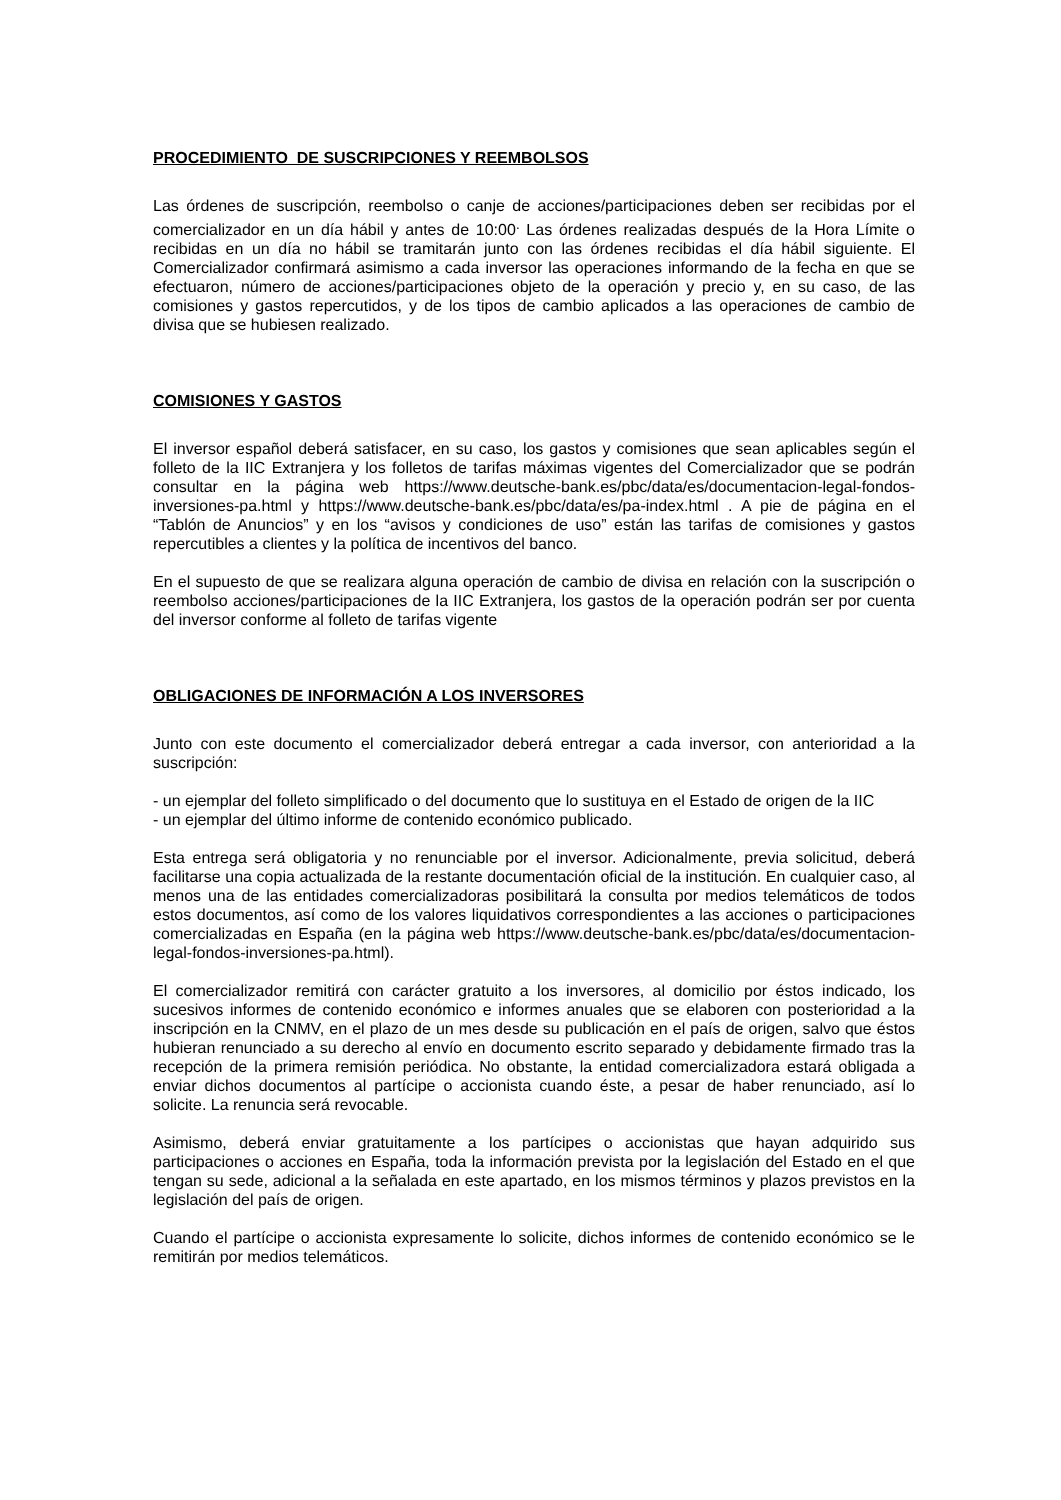PROCEDIMIENTO DE SUSCRIPCIONES Y REEMBOLSOS
Las órdenes de suscripción, reembolso o canje de acciones/participaciones deben ser recibidas por el comercializador en un día hábil y antes de 10:00<sup>.</sup> Las órdenes realizadas después de la Hora Límite o recibidas en un día no hábil se tramitarán junto con las órdenes recibidas el día hábil siguiente. El Comercializador confirmará asimismo a cada inversor las operaciones informando de la fecha en que se efectuaron, número de acciones/participaciones objeto de la operación y precio y, en su caso, de las comisiones y gastos repercutidos, y de los tipos de cambio aplicados a las operaciones de cambio de divisa que se hubiesen realizado.
COMISIONES Y GASTOS
El inversor español deberá satisfacer, en su caso, los gastos y comisiones que sean aplicables según el folleto de la IIC Extranjera y los folletos de tarifas máximas vigentes del Comercializador que se podrán consultar en la página web https://www.deutsche-bank.es/pbc/data/es/documentacion-legal-fondos-inversiones-pa.html y https://www.deutsche-bank.es/pbc/data/es/pa-index.html . A pie de página en el “Tablón de Anuncios” y en los “avisos y condiciones de uso” están las tarifas de comisiones y gastos repercutibles a clientes y la política de incentivos del banco.
En el supuesto de que se realizara alguna operación de cambio de divisa en relación con la suscripción o reembolso acciones/participaciones de la IIC Extranjera, los gastos de la operación podrán ser por cuenta del inversor conforme al folleto de tarifas vigente
OBLIGACIONES DE INFORMACIÓN A LOS INVERSORES
Junto con este documento el comercializador deberá entregar a cada inversor, con anterioridad a la suscripción:
- un ejemplar del folleto simplificado o del documento que lo sustituya en el Estado de origen de la IIC
- un ejemplar del último informe de contenido económico publicado.
Esta entrega será obligatoria y no renunciable por el inversor. Adicionalmente, previa solicitud, deberá facilitarse una copia actualizada de la restante documentación oficial de la institución. En cualquier caso, al menos una de las entidades comercializadoras posibilitará la consulta por medios telemáticos de todos estos documentos, así como de los valores liquidativos correspondientes a las acciones o participaciones comercializadas en España (en la página web https://www.deutsche-bank.es/pbc/data/es/documentacion-legal-fondos-inversiones-pa.html).
El comercializador remitirá con carácter gratuito a los inversores, al domicilio por éstos indicado, los sucesivos informes de contenido económico e informes anuales que se elaboren con posterioridad a la inscripción en la CNMV, en el plazo de un mes desde su publicación en el país de origen, salvo que éstos hubieran renunciado a su derecho al envío en documento escrito separado y debidamente firmado tras la recepción de la primera remisión periódica. No obstante, la entidad comercializadora estará obligada a enviar dichos documentos al partícipe o accionista cuando éste, a pesar de haber renunciado, así lo solicite. La renuncia será revocable.
Asimismo, deberá enviar gratuitamente a los partícipes o accionistas que hayan adquirido sus participaciones o acciones en España, toda la información prevista por la legislación del Estado en el que tengan su sede, adicional a la señalada en este apartado, en los mismos términos y plazos previstos en la legislación del país de origen.
Cuando el partícipe o accionista expresamente lo solicite, dichos informes de contenido económico se le remitirán por medios telemáticos.